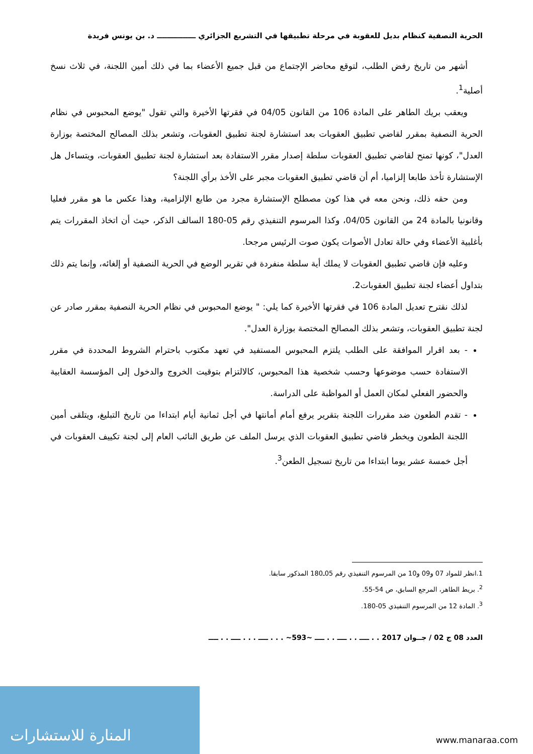الحرية النصفية كنظام بديل للعقوبة في مرحلة تطبيقها في التشريع الجزائري ـــــــــــــــ د. بن يونس فريدة
أشهر من تاريخ رفض الطلب، لتوقع محاضر الإجتماع من قبل جميع الأعضاء بما في ذلك أمين اللجنة، في ثلاث نسخ أصلية<sup>1</sup>.
ويعقب بريك الطاهر على المادة 106 من القانون 04/05 في فقرتها الأخيرة والتي تقول "يوضع المحبوس في نظام الحرية النصفية بمقرر لقاضي تطبيق العقوبات بعد استشارة لجنة تطبيق العقوبات، وتشعر بذلك المصالح المختصة بوزارة العدل"، كونها تمنح لقاضي تطبيق العقوبات سلطة إصدار مقرر الاستفادة بعد استشارة لجنة تطبيق العقوبات، ويتساءل هل الإستشارة تأخذ طابعا إلزاميا، أم أن قاضي تطبيق العقوبات مجبر على الأخذ برأي اللجنة؟
ومن حقه ذلك، ونحن معه في هذا كون مصطلح الإستشارة مجرد من طابع الإلزامية، وهذا عكس ما هو مقرر فعليا وقانونيا بالمادة 24 من القانون 04/05، وكذا المرسوم التنفيذي رقم 05-180 السالف الذكر، حيث أن اتخاذ المقررات يتم بأغلبية الأعضاء وفي حالة تعادل الأصوات يكون صوت الرئيس مرجحا.
وعليه فإن قاضي تطبيق العقوبات لا يملك أية سلطة منفردة في تقرير الوضع في الحرية النصفية أو إلغائه، وإنما يتم ذلك بتداول أعضاء لجنة تطبيق العقوبات2.
لذلك نقترح تعديل المادة 106 في فقرتها الأخيرة كما يلي: " يوضع المحبوس في نظام الحرية النصفية بمقرر صادر عن لجنة تطبيق العقوبات، وتشعر بذلك المصالح المختصة بوزارة العدل".
- بعد اقرار الموافقة على الطلب يلتزم المحبوس المستفيد في تعهد مكتوب باحترام الشروط المحددة في مقرر الاستفادة حسب موضوعها وحسب شخصية هذا المحبوس، كالالتزام بتوقيت الخروج والدخول إلى المؤسسة العقابية والحضور الفعلي لمكان العمل أو المواظبة على الدراسة.
- تقدم الطعون ضد مقررات اللجنة بتقرير يرفع أمام أمانتها في أجل ثمانية أيام ابتداءا من تاريخ التبليغ، ويتلقى أمين اللجنة الطعون ويخطر قاضي تطبيق العقوبات الذي يرسل الملف عن طريق النائب العام إلى لجنة تكييف العقوبات في أجل خمسة عشر يوما ابتداءا من تاريخ تسجيل الطعن<sup>3</sup>.
1.انظر للمواد 07 و09 و10 من المرسوم التنفيذي رقم 05ـ180 المذكور سابقا.
<sup>2</sup>. بريط الطاهر، المرجع السابق، ص 54-55.
<sup>3</sup>. المادة 12 من المرسوم التنفيذي 05-180.
العدد 08 ج 02 / جــوان 2017 . . ــــ . . ــــ . . ــــ ~593~ . . . ــــ . . . ــــ . . ــــ
المنارة للاستشارات www.manaraa.com